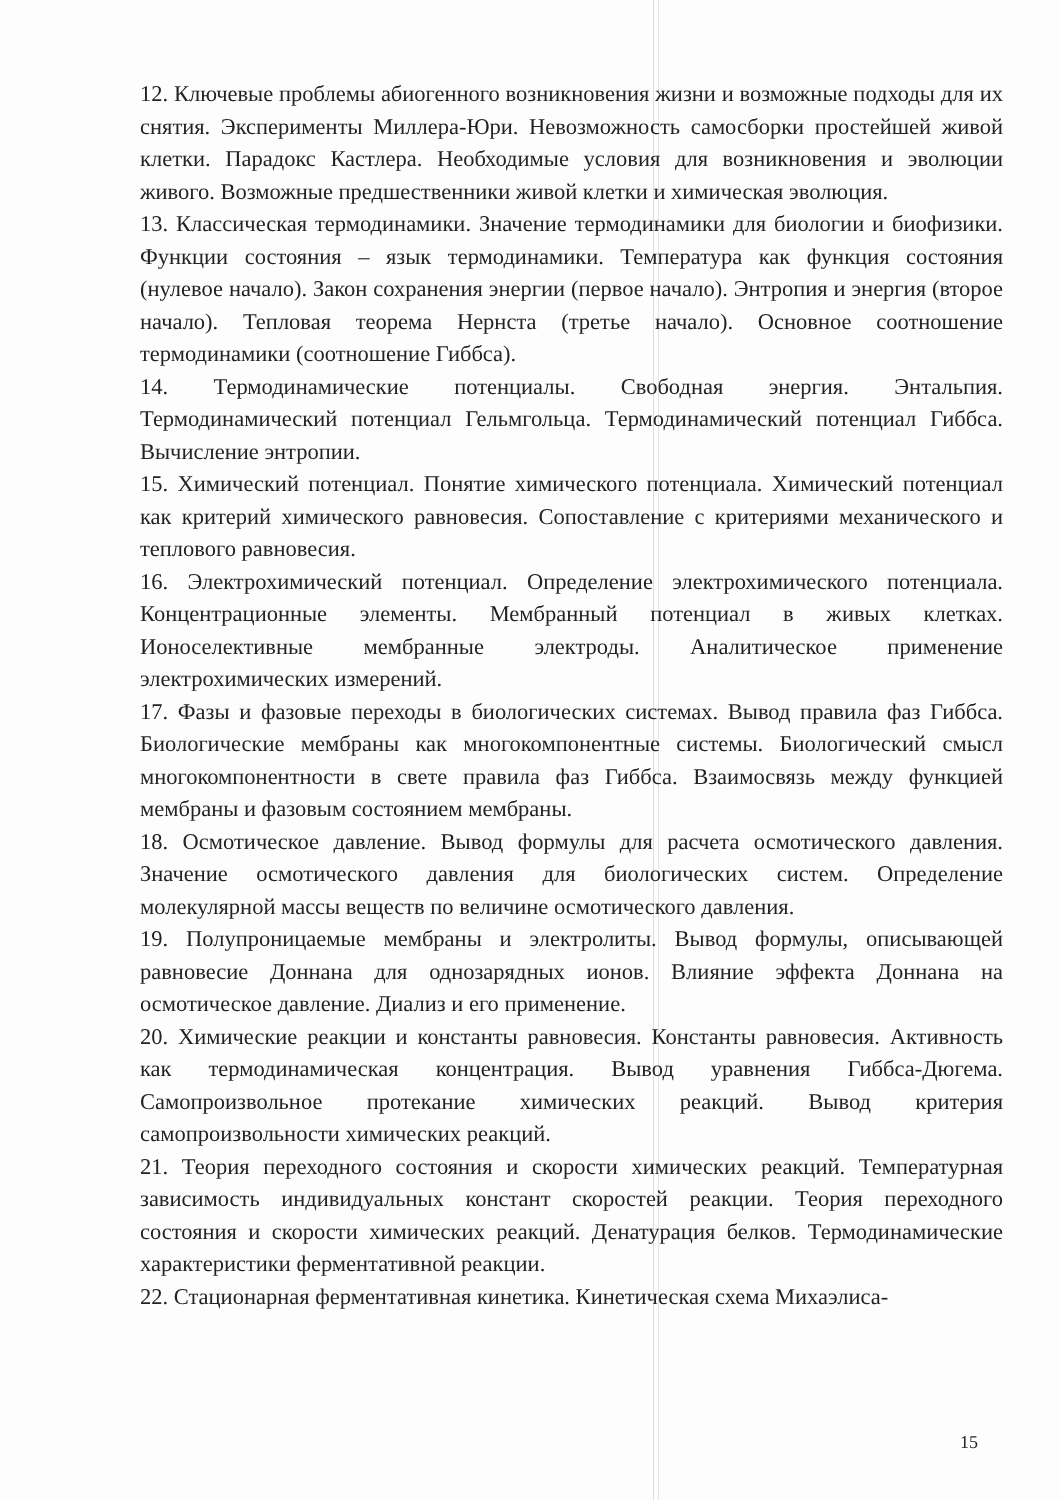12. Ключевые проблемы абиогенного возникновения жизни и возможные подходы для их снятия. Эксперименты Миллера-Юри. Невозможность самосборки простейшей живой клетки. Парадокс Кастлера. Необходимые условия для возникновения и эволюции живого. Возможные предшественники живой клетки и химическая эволюция.
13. Классическая термодинамики. Значение термодинамики для биологии и биофизики. Функции состояния – язык термодинамики. Температура как функция состояния (нулевое начало). Закон сохранения энергии (первое начало). Энтропия и энергия (второе начало). Тепловая теорема Нернста (третье начало). Основное соотношение термодинамики (соотношение Гиббса).
14. Термодинамические потенциалы. Свободная энергия. Энтальпия. Термодинамический потенциал Гельмгольца. Термодинамический потенциал Гиббса. Вычисление энтропии.
15. Химический потенциал. Понятие химического потенциала. Химический потенциал как критерий химического равновесия. Сопоставление с критериями механического и теплового равновесия.
16. Электрохимический потенциал. Определение электрохимического потенциала. Концентрационные элементы. Мембранный потенциал в живых клетках. Ионоселективные мембранные электроды. Аналитическое применение электрохимических измерений.
17. Фазы и фазовые переходы в биологических системах. Вывод правила фаз Гиббса. Биологические мембраны как многокомпонентные системы. Биологический смысл многокомпонентности в свете правила фаз Гиббса. Взаимосвязь между функцией мембраны и фазовым состоянием мембраны.
18. Осмотическое давление. Вывод формулы для расчета осмотического давления. Значение осмотического давления для биологических систем. Определение молекулярной массы веществ по величине осмотического давления.
19. Полупроницаемые мембраны и электролиты. Вывод формулы, описывающей равновесие Доннана для однозарядных ионов. Влияние эффекта Доннана на осмотическое давление. Диализ и его применение.
20. Химические реакции и константы равновесия. Константы равновесия. Активность как термодинамическая концентрация. Вывод уравнения Гиббса-Дюгема. Самопроизвольное протекание химических реакций. Вывод критерия самопроизвольности химических реакций.
21. Теория переходного состояния и скорости химических реакций. Температурная зависимость индивидуальных констант скоростей реакции. Теория переходного состояния и скорости химических реакций. Денатурация белков. Термодинамические характеристики ферментативной реакции.
22. Стационарная ферментативная кинетика. Кинетическая схема Михаэлиса-
15